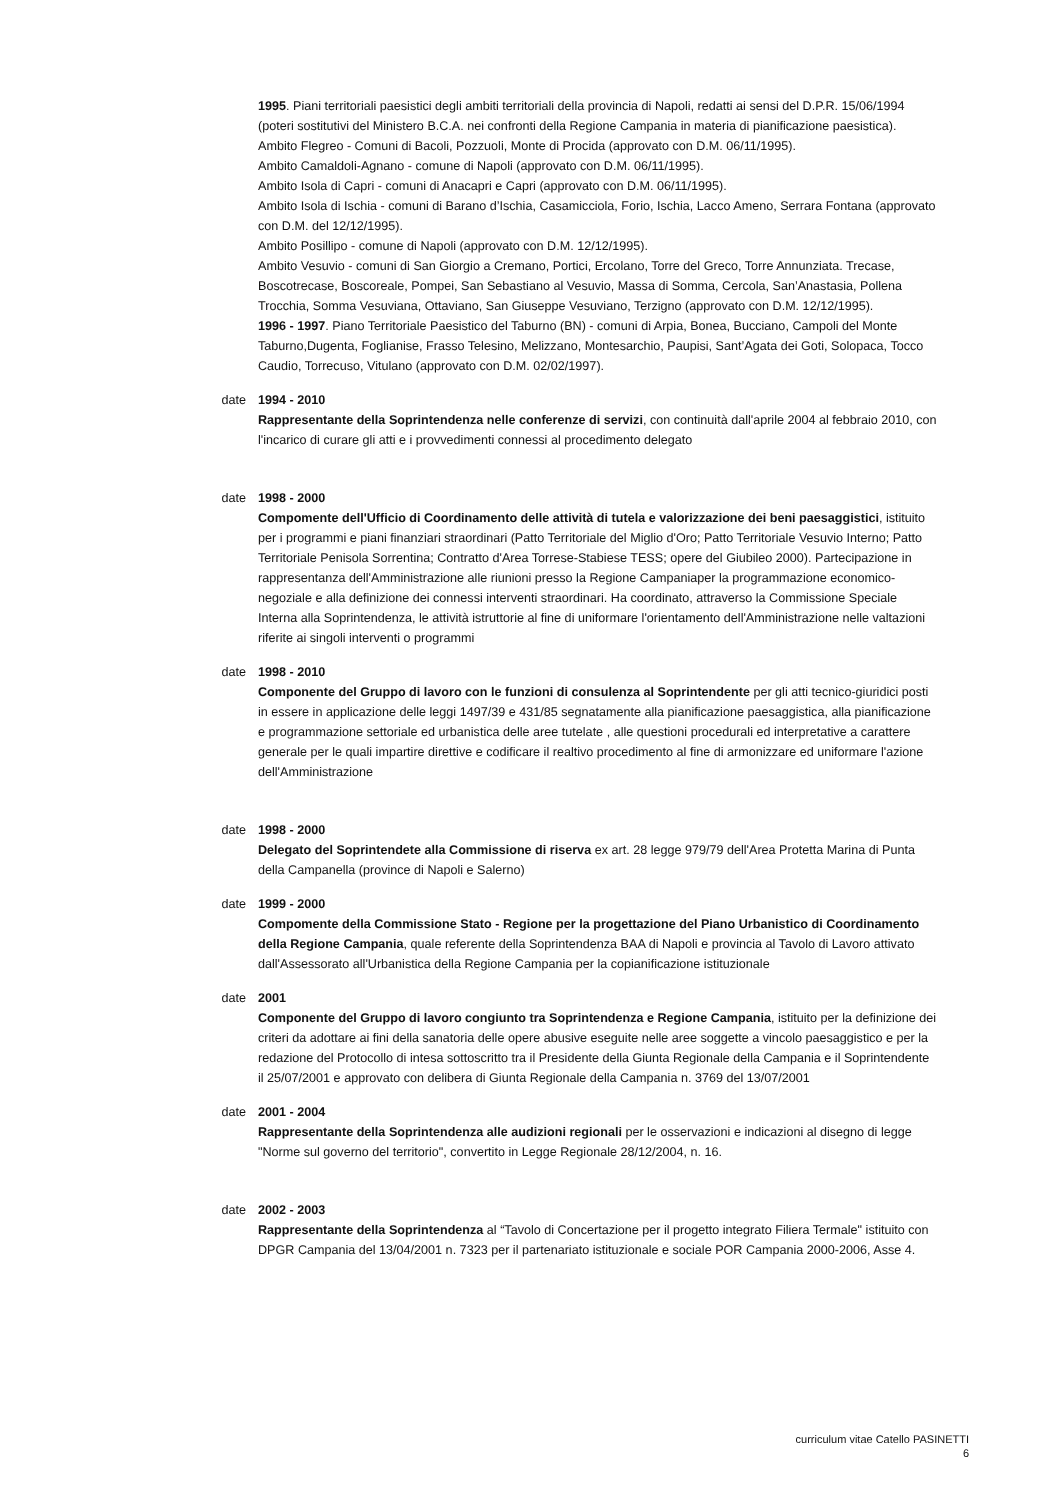1995. Piani territoriali paesistici degli ambiti territoriali della provincia di Napoli, redatti ai sensi del D.P.R. 15/06/1994 (poteri sostitutivi del Ministero B.C.A. nei confronti della Regione Campania in materia di pianificazione paesistica).
Ambito Flegreo - Comuni di Bacoli, Pozzuoli, Monte di Procida (approvato con D.M. 06/11/1995).
Ambito Camaldoli-Agnano - comune di Napoli (approvato con D.M. 06/11/1995).
Ambito Isola di Capri - comuni di Anacapri e Capri (approvato con D.M. 06/11/1995).
Ambito Isola di Ischia - comuni di Barano d’Ischia, Casamicciola, Forio, Ischia, Lacco Ameno, Serrara Fontana (approvato con D.M. del 12/12/1995).
Ambito Posillipo - comune di Napoli (approvato con D.M. 12/12/1995).
Ambito Vesuvio - comuni di San Giorgio a Cremano, Portici, Ercolano, Torre del Greco, Torre Annunziata. Trecase, Boscotrecase, Boscoreale, Pompei, San Sebastiano al Vesuvio, Massa di Somma, Cercola, San’Anastasia, Pollena Trocchia, Somma Vesuviana, Ottaviano, San Giuseppe Vesuviano, Terzigno (approvato con D.M. 12/12/1995).
1996 - 1997. Piano Territoriale Paesistico del Taburno (BN) - comuni di Arpia, Bonea, Bucciano, Campoli del Monte Taburno,Dugenta, Foglianise, Frasso Telesino, Melizzano, Montesarchio, Paupisi, Sant’Agata dei Goti, Solopaca, Tocco Caudio, Torrecuso, Vitulano (approvato con D.M. 02/02/1997).
date 1994 - 2010
Rappresentante della Soprintendenza nelle conferenze di servizi, con continuità dall'aprile 2004 al febbraio 2010, con l'incarico di curare gli atti e i provvedimenti connessi al procedimento delegato
date 1998 - 2000
Compomente dell'Ufficio di Coordinamento delle attività di tutela e valorizzazione dei beni paesaggistici, istituito per i programmi e piani finanziari straordinari (Patto Territoriale del Miglio d'Oro; Patto Territoriale Vesuvio Interno; Patto Territoriale Penisola Sorrentina; Contratto d'Area Torrese-Stabiese TESS; opere del Giubileo 2000). Partecipazione in rappresentanza dell'Amministrazione alle riunioni presso la Regione Campaniaper la programmazione economico-negoziale e alla definizione dei connessi interventi straordinari. Ha coordinato, attraverso la Commissione Speciale Interna alla Soprintendenza, le attività istruttorie al fine di uniformare l'orientamento dell'Amministrazione nelle valtazioni riferite ai singoli interventi o programmi
date 1998 - 2010
Componente del Gruppo di lavoro con le funzioni di consulenza al Soprintendente per gli atti tecnico-giuridici posti in essere in applicazione delle leggi 1497/39 e 431/85 segnatamente alla pianificazione paesaggistica, alla pianificazione e programmazione settoriale ed urbanistica delle aree tutelate , alle questioni procedurali ed interpretative a carattere generale per le quali impartire direttive e codificare il realtivo procedimento al fine di armonizzare ed uniformare l'azione dell'Amministrazione
date 1998 - 2000
Delegato del Soprintendete alla Commissione di riserva ex art. 28 legge 979/79 dell'Area Protetta Marina di Punta della Campanella (province di Napoli e Salerno)
date 1999 - 2000
Compomente della Commissione Stato - Regione per la progettazione del Piano Urbanistico di Coordinamento della Regione Campania, quale referente della Soprintendenza BAA di Napoli e provincia al Tavolo di Lavoro attivato dall'Assessorato all'Urbanistica della Regione Campania per la copianificazione istituzionale
date 2001
Componente del Gruppo di lavoro congiunto tra Soprintendenza e Regione Campania, istituito per la definizione dei criteri da adottare ai fini della sanatoria delle opere abusive eseguite nelle aree soggette a vincolo paesaggistico e per la redazione del Protocollo di intesa sottoscritto tra il Presidente della Giunta Regionale della Campania e il Soprintendente il 25/07/2001 e approvato con delibera di Giunta Regionale della Campania n. 3769 del 13/07/2001
date 2001 - 2004
Rappresentante della Soprintendenza alle audizioni regionali per le osservazioni e indicazioni al disegno di legge "Norme sul governo del territorio", convertito in Legge Regionale 28/12/2004, n. 16.
date 2002 - 2003
Rappresentante della Soprintendenza al “Tavolo di Concertazione per il progetto integrato Filiera Termale" istituito con DPGR Campania del 13/04/2001 n. 7323 per il partenariato istituzionale e sociale POR Campania 2000-2006, Asse 4.
curriculum vitae Catello PASINETTI
6